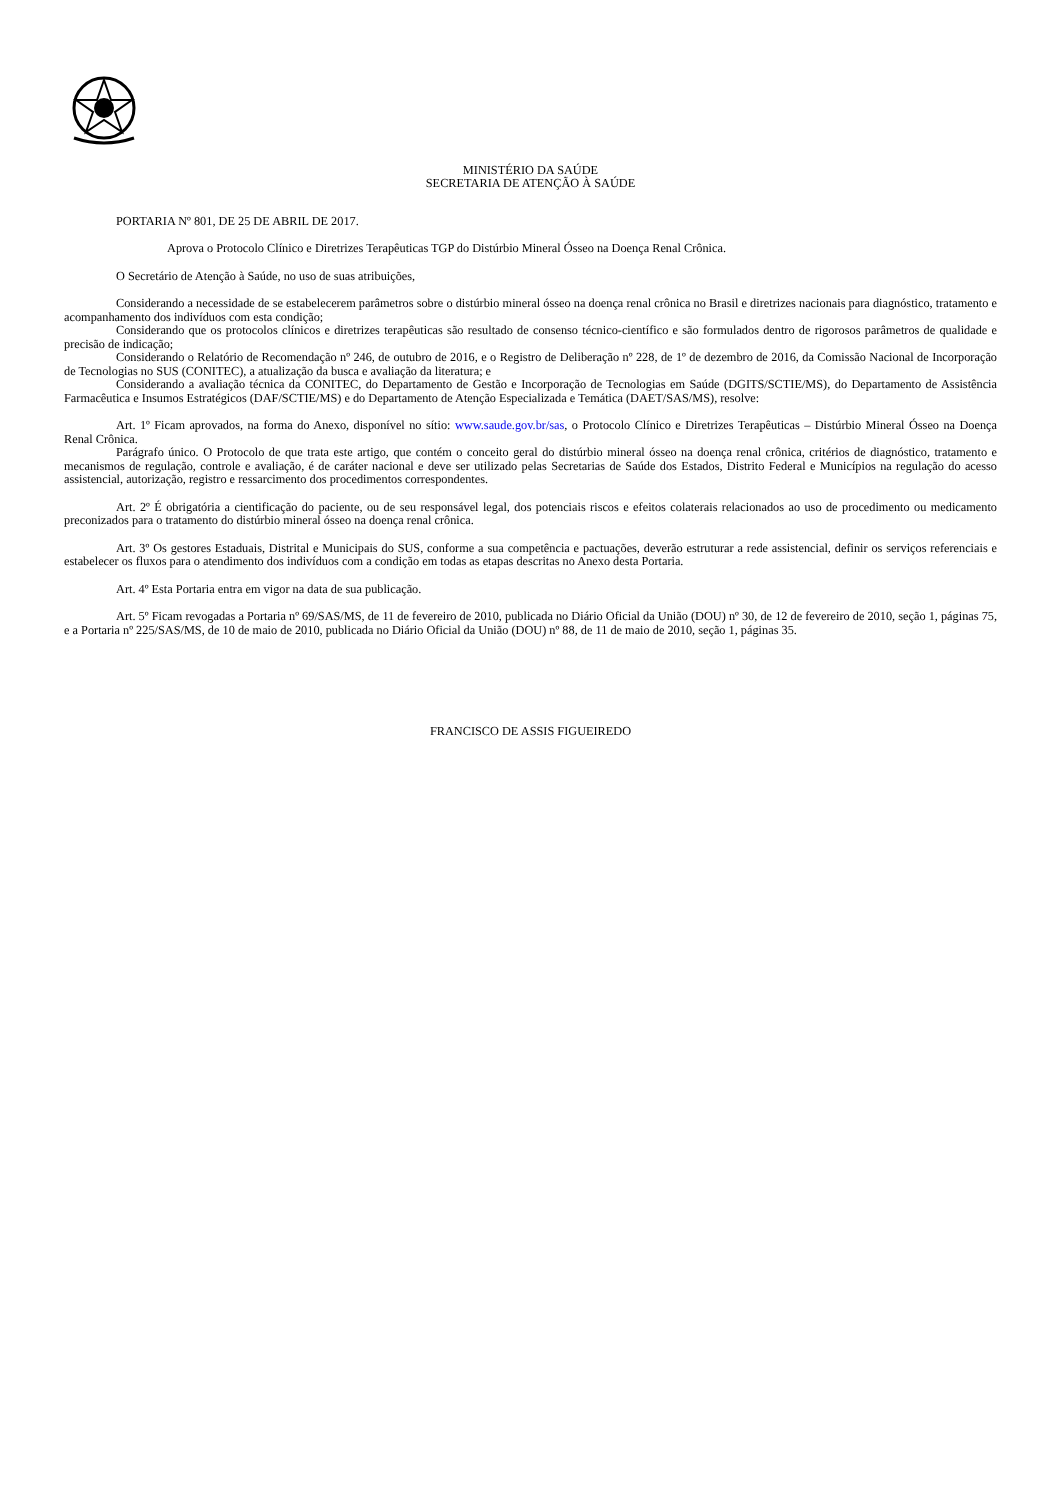MINISTÉRIO DA SAÚDE
SECRETARIA DE ATENÇÃO À SAÚDE
PORTARIA Nº 801, DE 25 DE ABRIL DE 2017.
Aprova o Protocolo Clínico e Diretrizes Terapêuticas TGP do Distúrbio Mineral Ósseo na Doença Renal Crônica.
O Secretário de Atenção à Saúde, no uso de suas atribuições,
Considerando a necessidade de se estabelecerem parâmetros sobre o distúrbio mineral ósseo na doença renal crônica no Brasil e diretrizes nacionais para diagnóstico, tratamento e acompanhamento dos indivíduos com esta condição;
Considerando que os protocolos clínicos e diretrizes terapêuticas são resultado de consenso técnico-científico e são formulados dentro de rigorosos parâmetros de qualidade e precisão de indicação;
Considerando o Relatório de Recomendação nº 246, de outubro de 2016, e o Registro de Deliberação nº 228, de 1º de dezembro de 2016, da Comissão Nacional de Incorporação de Tecnologias no SUS (CONITEC), a atualização da busca e avaliação da literatura; e
Considerando a avaliação técnica da CONITEC, do Departamento de Gestão e Incorporação de Tecnologias em Saúde (DGITS/SCTIE/MS), do Departamento de Assistência Farmacêutica e Insumos Estratégicos (DAF/SCTIE/MS) e do Departamento de Atenção Especializada e Temática (DAET/SAS/MS), resolve:
Art. 1º Ficam aprovados, na forma do Anexo, disponível no sítio: www.saude.gov.br/sas, o Protocolo Clínico e Diretrizes Terapêuticas – Distúrbio Mineral Ósseo na Doença Renal Crônica.
Parágrafo único. O Protocolo de que trata este artigo, que contém o conceito geral do distúrbio mineral ósseo na doença renal crônica, critérios de diagnóstico, tratamento e mecanismos de regulação, controle e avaliação, é de caráter nacional e deve ser utilizado pelas Secretarias de Saúde dos Estados, Distrito Federal e Municípios na regulação do acesso assistencial, autorização, registro e ressarcimento dos procedimentos correspondentes.
Art. 2º É obrigatória a cientificação do paciente, ou de seu responsável legal, dos potenciais riscos e efeitos colaterais relacionados ao uso de procedimento ou medicamento preconizados para o tratamento do distúrbio mineral ósseo na doença renal crônica.
Art. 3º Os gestores Estaduais, Distrital e Municipais do SUS, conforme a sua competência e pactuações, deverão estruturar a rede assistencial, definir os serviços referenciais e estabelecer os fluxos para o atendimento dos indivíduos com a condição em todas as etapas descritas no Anexo desta Portaria.
Art. 4º Esta Portaria entra em vigor na data de sua publicação.
Art. 5º Ficam revogadas a Portaria nº 69/SAS/MS, de 11 de fevereiro de 2010, publicada no Diário Oficial da União (DOU) nº 30, de 12 de fevereiro de 2010, seção 1, páginas 75, e a Portaria nº 225/SAS/MS, de 10 de maio de 2010, publicada no Diário Oficial da União (DOU) nº 88, de 11 de maio de 2010, seção 1, páginas 35.
FRANCISCO DE ASSIS FIGUEIREDO